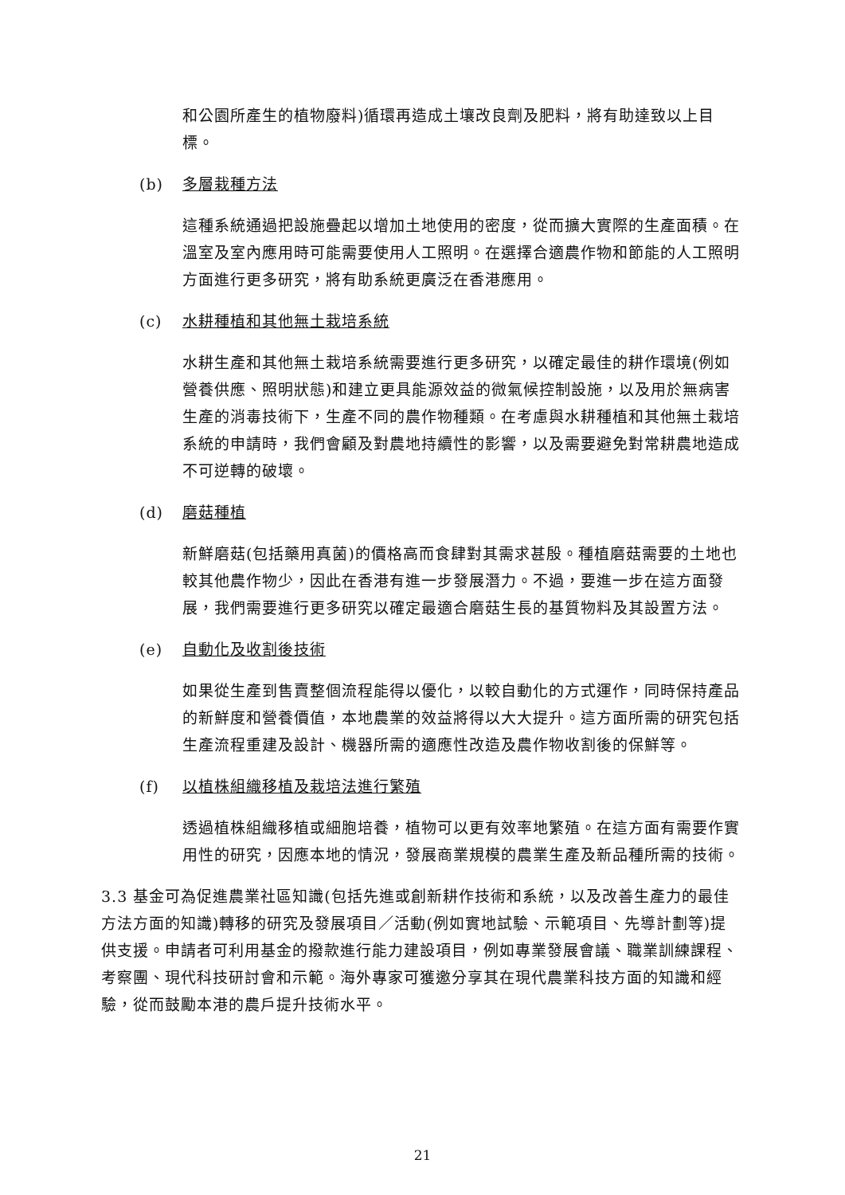和公園所產生的植物廢料)循環再造成土壤改良劑及肥料，將有助達致以上目標。
(b) 多層栽種方法
這種系統通過把設施疊起以增加土地使用的密度，從而擴大實際的生產面積。在溫室及室內應用時可能需要使用人工照明。在選擇合適農作物和節能的人工照明方面進行更多研究，將有助系統更廣泛在香港應用。
(c) 水耕種植和其他無土栽培系統
水耕生產和其他無土栽培系統需要進行更多研究，以確定最佳的耕作環境(例如營養供應、照明狀態)和建立更具能源效益的微氣候控制設施，以及用於無病害生產的消毒技術下，生產不同的農作物種類。在考慮與水耕種植和其他無土栽培系統的申請時，我們會顧及對農地持續性的影響，以及需要避免對常耕農地造成不可逆轉的破壞。
(d) 磨菇種植
新鮮磨菇(包括藥用真菌)的價格高而食肆對其需求甚殷。種植磨菇需要的土地也較其他農作物少，因此在香港有進一步發展潛力。不過，要進一步在這方面發展，我們需要進行更多研究以確定最適合磨菇生長的基質物料及其設置方法。
(e) 自動化及收割後技術
如果從生產到售賣整個流程能得以優化，以較自動化的方式運作，同時保持產品的新鮮度和營養價值，本地農業的效益將得以大大提升。這方面所需的研究包括生產流程重建及設計、機器所需的適應性改造及農作物收割後的保鮮等。
(f) 以植株組織移植及栽培法進行繁殖
透過植株組織移植或細胞培養，植物可以更有效率地繁殖。在這方面有需要作實用性的研究，因應本地的情況，發展商業規模的農業生產及新品種所需的技術。
3.3 基金可為促進農業社區知識(包括先進或創新耕作技術和系統，以及改善生產力的最佳方法方面的知識)轉移的研究及發展項目／活動(例如實地試驗、示範項目、先導計劃等)提供支援。申請者可利用基金的撥款進行能力建設項目，例如專業發展會議、職業訓練課程、考察團、現代科技研討會和示範。海外專家可獲邀分享其在現代農業科技方面的知識和經驗，從而鼓勵本港的農戶提升技術水平。
21